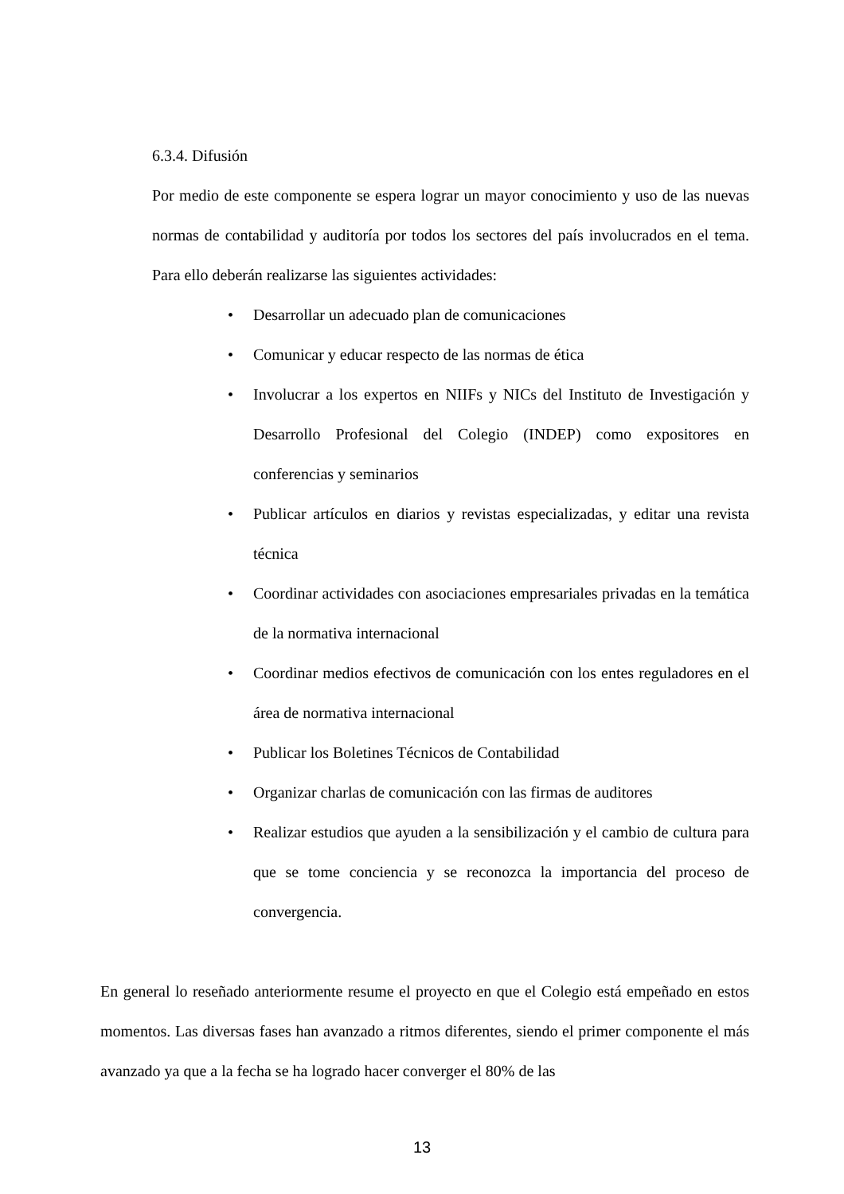6.3.4. Difusión
Por medio de este componente se espera lograr un mayor conocimiento y uso de las nuevas normas de contabilidad y auditoría por todos los sectores del país involucrados en el tema. Para ello deberán realizarse las siguientes actividades:
• Desarrollar un adecuado plan de comunicaciones
• Comunicar y educar respecto de las normas de ética
• Involucrar a los expertos en NIIFs y NICs del Instituto de Investigación y Desarrollo Profesional del Colegio (INDEP) como expositores en conferencias y seminarios
• Publicar artículos en diarios y revistas especializadas, y editar una revista técnica
• Coordinar actividades con asociaciones empresariales privadas en la temática de la normativa internacional
• Coordinar medios efectivos de comunicación con los entes reguladores en el área de normativa internacional
• Publicar los Boletines Técnicos de Contabilidad
• Organizar charlas de comunicación con las firmas de auditores
• Realizar estudios que ayuden a la sensibilización y el cambio de cultura para que se tome conciencia y se reconozca la importancia del proceso de convergencia.
En general lo reseñado anteriormente resume el proyecto en que el Colegio está empeñado en estos momentos. Las diversas fases han avanzado a ritmos diferentes, siendo el primer componente el más avanzado ya que a la fecha se ha logrado hacer converger el 80% de las
13